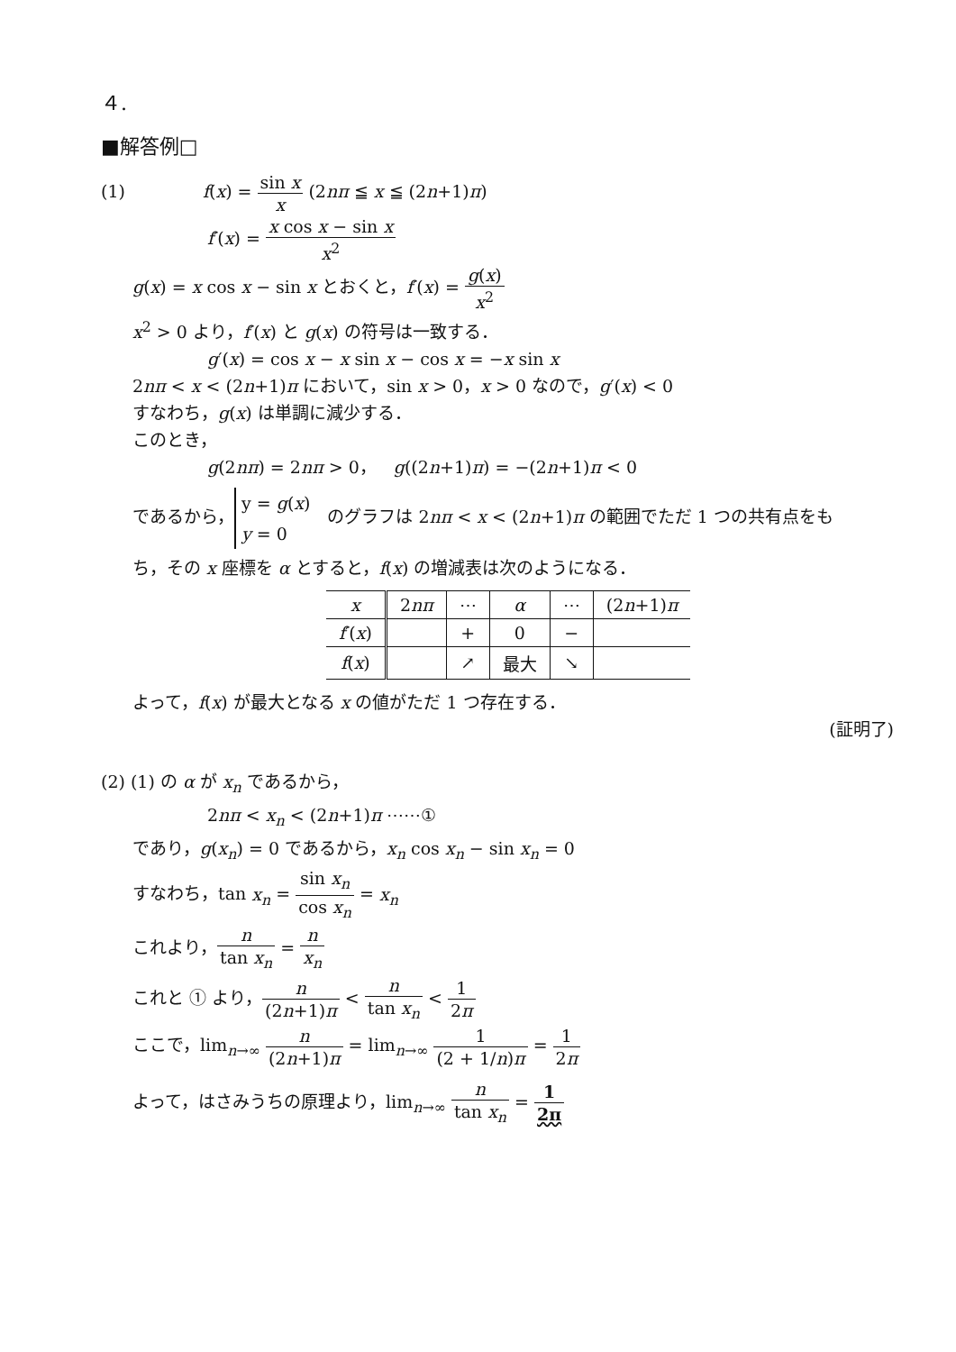４.
■解答例□
(1) f(x) = sin x x (2nπ ≦ x ≦ (2n+1)π)
f′(x) = x cos x − sin x x<sup>2</sup>
g(x) = x cos x − sin x とおくと，f′(x) = g(x) x<sup>2</sup>
x<sup>2</sup> > 0 より，f′(x) と g(x) の符号は一致する．
g′(x) = cos x − x sin x − cos x = −x sin x
2nπ < x < (2n+1)π において，sin x > 0，x > 0 なので，g′(x) < 0
すなわち，g(x) は単調に減少する．
このとき，
g(2nπ) = 2nπ > 0，　g((2n+1)π) = −(2n+1)π < 0
であるから， y = g(x)
y = 0　のグラフは 2nπ < x < (2n+1)π の範囲でただ 1 つの共有点をも
ち，その x 座標を α とすると，f(x) の増減表は次のようになる．
| x | 2 nπ | ⋯ | α | ⋯ | (2 n +1) π |
| f ′( x ) | | + | 0 | − | |
| f ( x ) | | ↗ | 最大 | ↘ | |
よって，f(x) が最大となる x の値がただ 1 つ存在する．
(証明了)
(2) (1) の α が x<sub>n</sub> であるから，
2nπ < x<sub>n</sub> < (2n+1)π ⋯⋯①
であり，g(x<sub>n</sub>) = 0 であるから，x<sub>n</sub> cos x<sub>n</sub> − sin x<sub>n</sub> = 0
すなわち，tan x<sub>n</sub> = sin x<sub>n</sub> cos x<sub>n</sub> = x<sub>n</sub>
これより，n tan x<sub>n</sub> = n x<sub>n</sub>
これと ① より，n (2n+1)π < n tan x<sub>n</sub> < 1 2π
ここで，lim<sub>n→∞</sub> n (2n+1)π = lim<sub>n→∞</sub> 1 (2 + 1/n)π = 1 2π
よって，はさみうちの原理より，lim<sub>n→∞</sub> n tan x<sub>n</sub> = 1 2π